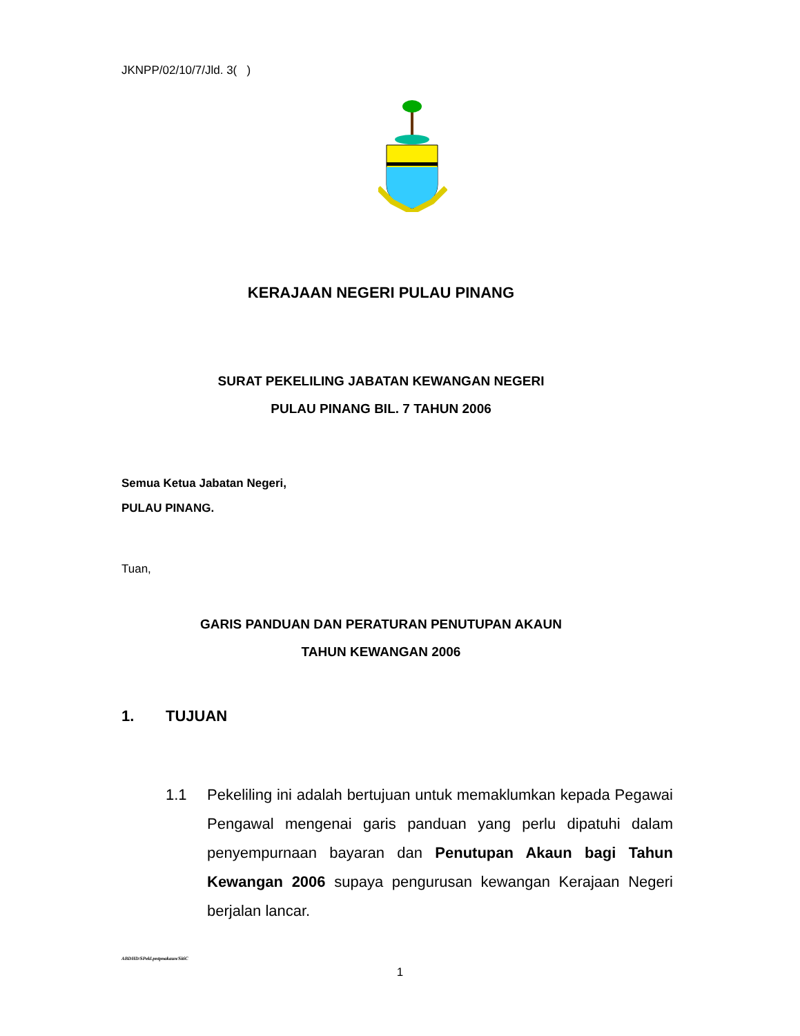JKNPP/02/10/7/Jld. 3( )
KERAJAAN NEGERI PULAU PINANG
SURAT PEKELILING JABATAN KEWANGAN NEGERI
PULAU PINANG BIL. 7 TAHUN 2006
Semua Ketua Jabatan Negeri,
PULAU PINANG.
Tuan,
GARIS PANDUAN DAN PERATURAN PENUTUPAN AKAUN
TAHUN KEWANGAN 2006
1. TUJUAN
1.1 Pekeliling ini adalah bertujuan untuk memaklumkan kepada Pegawai Pengawal mengenai garis panduan yang perlu dipatuhi dalam penyempurnaan bayaran dan Penutupan Akaun bagi Tahun Kewangan 2006 supaya pengurusan kewangan Kerajaan Negeri berjalan lancar.
ABDHD/SPekl.pntpnakaun/SitiC
1